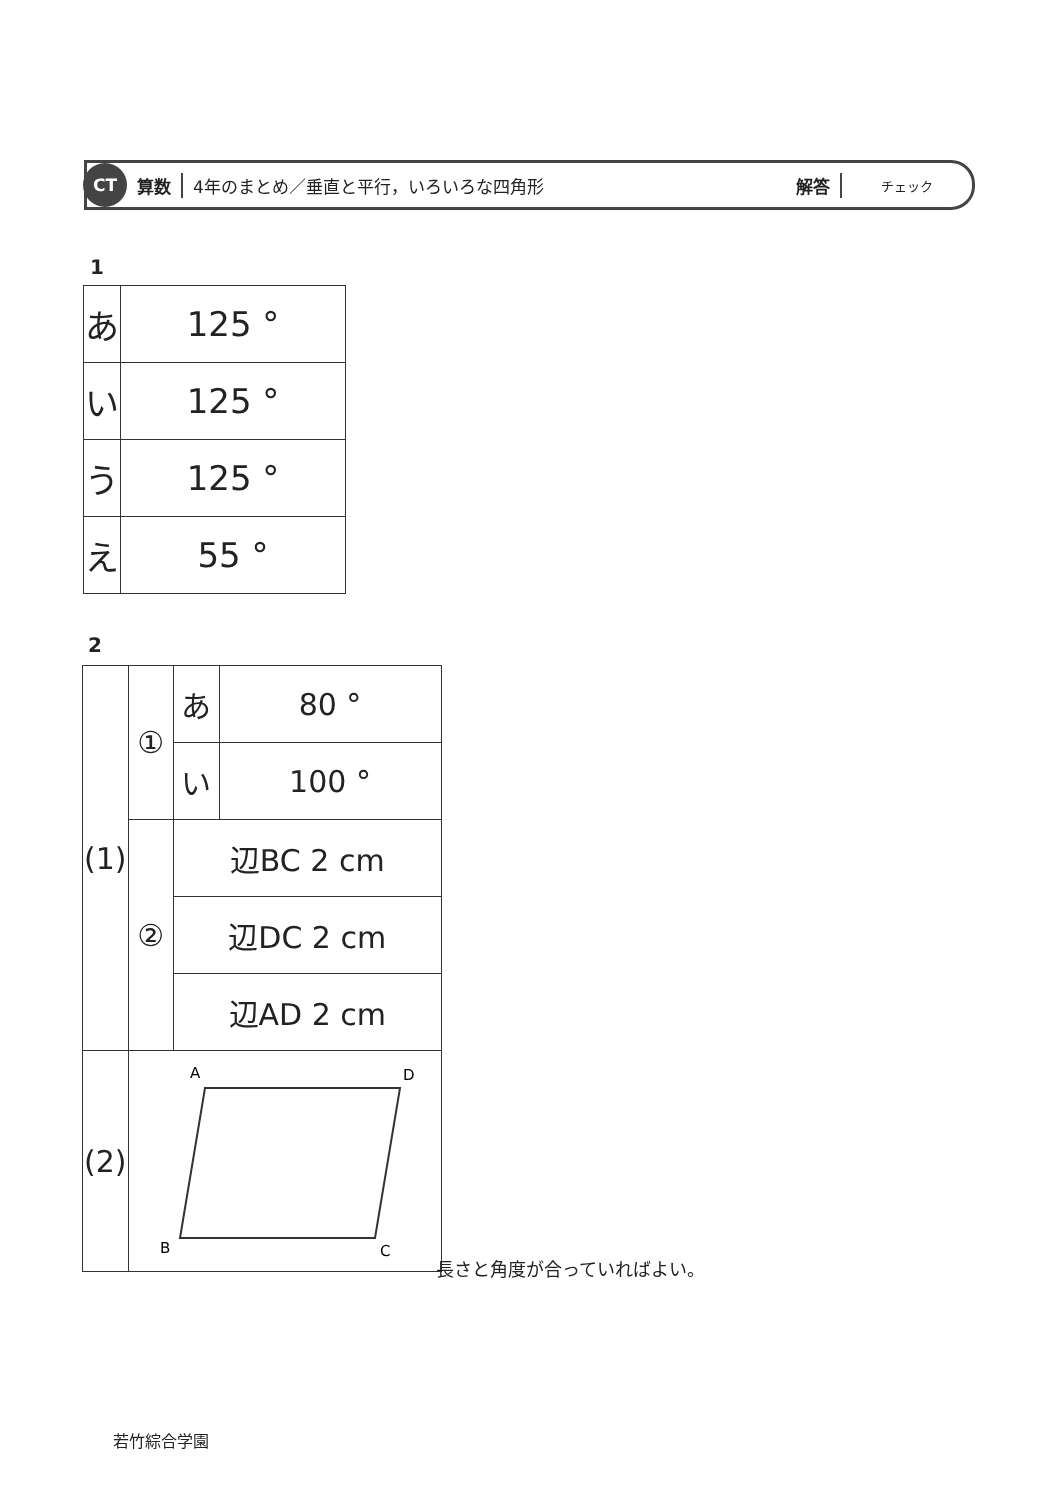CT
算数
4年のまとめ／垂直と平行，いろいろな四角形
解答
チェック
1
| あ | 125 ° |
| い | 125 ° |
| う | 125 ° |
| え | 55 ° |
2
| (1) | ① | あ | 80 ° |
| | | い | 100 ° |
| | ② | 辺BC 2 cm | |
| | | 辺DC 2 cm | |
| | | 辺AD 2 cm | |
| (2) | A D B C | | |
長さと角度が合っていればよい。
若竹綜合学園